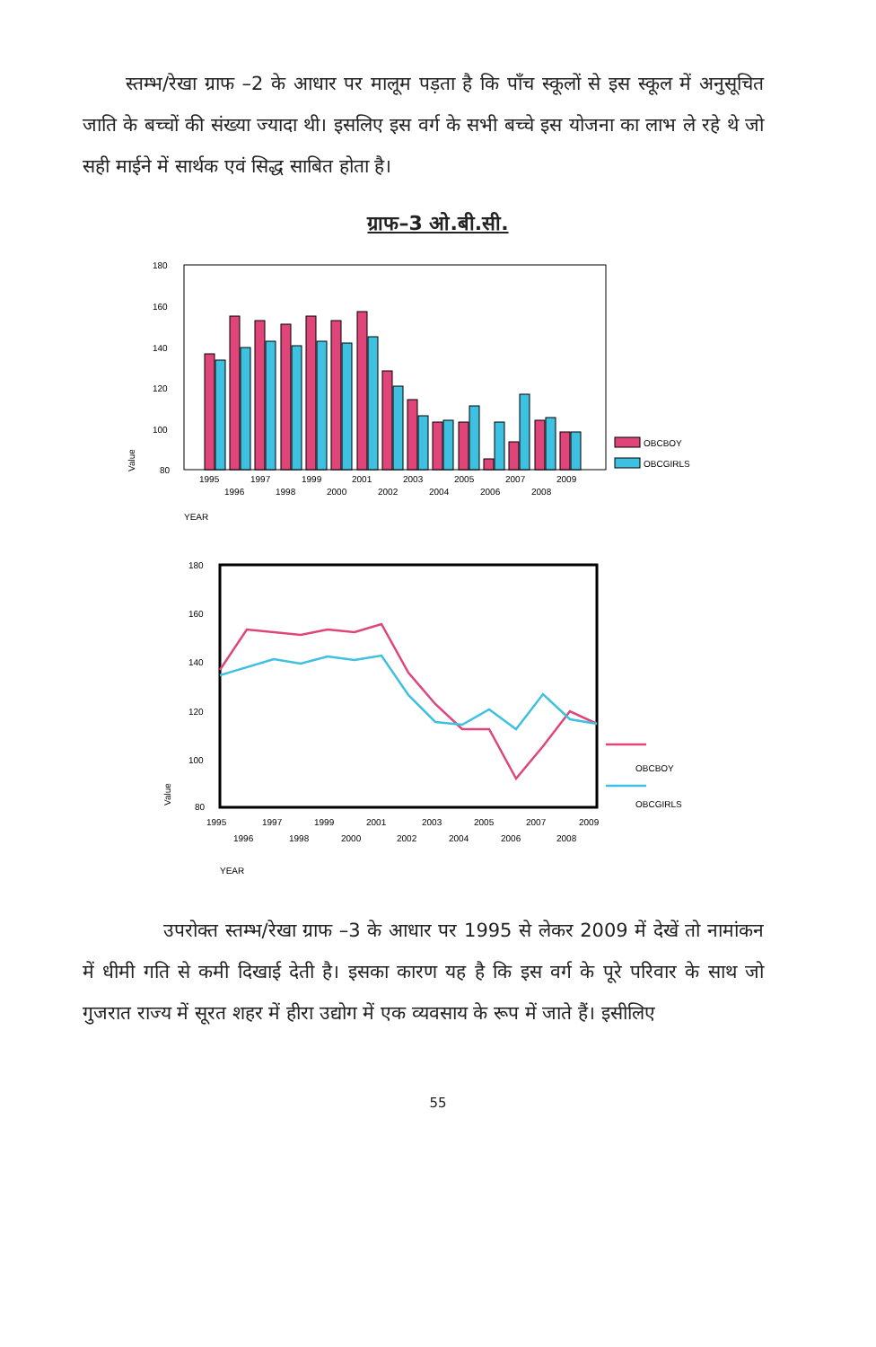स्तम्भ/रेखा ग्राफ –2 के आधार पर मालूम पड़ता है कि पाँच स्कूलों से इस स्कूल में अनुसूचित जाति के बच्चों की संख्या ज्यादा थी। इसलिए इस वर्ग के सभी बच्चे इस योजना का लाभ ले रहे थे जो सही माईने में सार्थक एवं सिद्ध साबित होता है।
ग्राफ–3 ओ.बी.सी.
180
160
140
120
100
80
OBCBOY
OBCGIRLS
Value
1995
1997
1999
2001
2003
2005
2007
2009
1996
1998
2000
2002
2004
2006
2008
YEAR
180
160
140
120
100
80
OBCBOY
OBCGIRLS
Value
1995
1997
1999
2001
2003
2005
2007
2009
1996
1998
2000
2002
2004
2006
2008
YEAR
उपरोक्त स्तम्भ/रेखा ग्राफ –3 के आधार पर 1995 से लेकर 2009 में देखें तो नामांकन में धीमी गति से कमी दिखाई देती है। इसका कारण यह है कि इस वर्ग के पूरे परिवार के साथ जो गुजरात राज्य में सूरत शहर में हीरा उद्योग में एक व्यवसाय के रूप में जाते हैं। इसीलिए
55